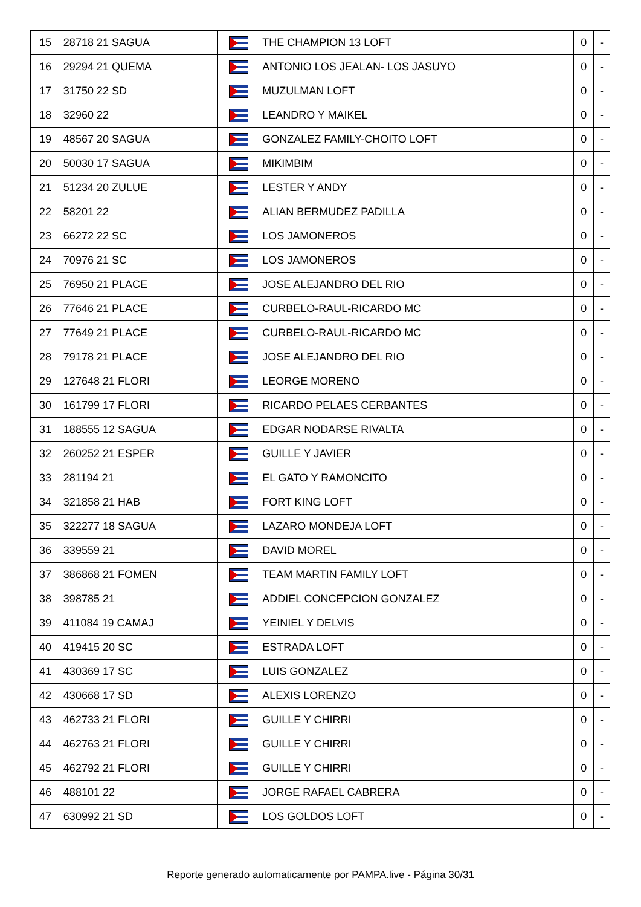| 15 | 28718 21 SAGUA | | THE CHAMPION 13 LOFT | 0 | - |
| 16 | 29294 21 QUEMA | | ANTONIO LOS JEALAN- LOS JASUYO | 0 | - |
| 17 | 31750 22 SD | | MUZULMAN LOFT | 0 | - |
| 18 | 32960 22 | | LEANDRO Y MAIKEL | 0 | - |
| 19 | 48567 20 SAGUA | | GONZALEZ FAMILY-CHOITO LOFT | 0 | - |
| 20 | 50030 17 SAGUA | | MIKIMBIM | 0 | - |
| 21 | 51234 20 ZULUE | | LESTER Y ANDY | 0 | - |
| 22 | 58201 22 | | ALIAN BERMUDEZ PADILLA | 0 | - |
| 23 | 66272 22 SC | | LOS JAMONEROS | 0 | - |
| 24 | 70976 21 SC | | LOS JAMONEROS | 0 | - |
| 25 | 76950 21 PLACE | | JOSE ALEJANDRO DEL RIO | 0 | - |
| 26 | 77646 21 PLACE | | CURBELO-RAUL-RICARDO MC | 0 | - |
| 27 | 77649 21 PLACE | | CURBELO-RAUL-RICARDO MC | 0 | - |
| 28 | 79178 21 PLACE | | JOSE ALEJANDRO DEL RIO | 0 | - |
| 29 | 127648 21 FLORI | | LEORGE MORENO | 0 | - |
| 30 | 161799 17 FLORI | | RICARDO PELAES CERBANTES | 0 | - |
| 31 | 188555 12 SAGUA | | EDGAR NODARSE RIVALTA | 0 | - |
| 32 | 260252 21 ESPER | | GUILLE Y JAVIER | 0 | - |
| 33 | 281194 21 | | EL GATO Y RAMONCITO | 0 | - |
| 34 | 321858 21 HAB | | FORT KING LOFT | 0 | - |
| 35 | 322277 18 SAGUA | | LAZARO MONDEJA LOFT | 0 | - |
| 36 | 339559 21 | | DAVID MOREL | 0 | - |
| 37 | 386868 21 FOMEN | | TEAM MARTIN FAMILY LOFT | 0 | - |
| 38 | 398785 21 | | ADDIEL CONCEPCION GONZALEZ | 0 | - |
| 39 | 411084 19 CAMAJ | | YEINIEL Y DELVIS | 0 | - |
| 40 | 419415 20 SC | | ESTRADA LOFT | 0 | - |
| 41 | 430369 17 SC | | LUIS GONZALEZ | 0 | - |
| 42 | 430668 17 SD | | ALEXIS LORENZO | 0 | - |
| 43 | 462733 21 FLORI | | GUILLE Y CHIRRI | 0 | - |
| 44 | 462763 21 FLORI | | GUILLE Y CHIRRI | 0 | - |
| 45 | 462792 21 FLORI | | GUILLE Y CHIRRI | 0 | - |
| 46 | 488101 22 | | JORGE RAFAEL CABRERA | 0 | - |
| 47 | 630992 21 SD | | LOS GOLDOS LOFT | 0 | - |
Reporte generado automaticamente por PAMPA.live - Página 30/31